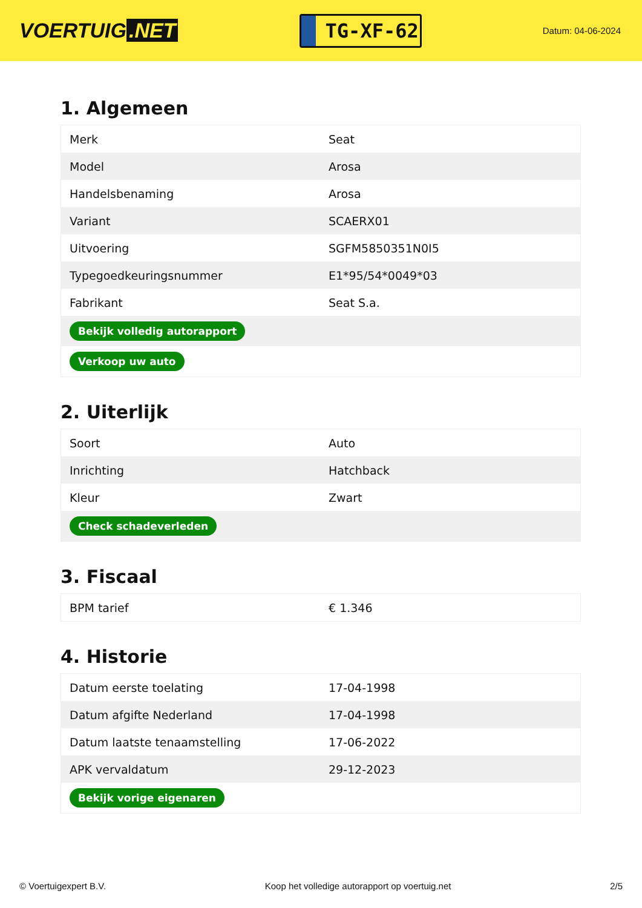VOERTUIG.NET
TG-XF-62
Datum: 04-06-2024
1. Algemeen
| Merk | Seat |
| Model | Arosa |
| Handelsbenaming | Arosa |
| Variant | SCAERX01 |
| Uitvoering | SGFM5850351N0I5 |
| Typegoedkeuringsnummer | E1*95/54*0049*03 |
| Fabrikant | Seat S.a. |
| Bekijk volledig autorapport | |
| Verkoop uw auto | |
2. Uiterlijk
| Soort | Auto |
| Inrichting | Hatchback |
| Kleur | Zwart |
| Check schadeverleden | |
3. Fiscaal
| BPM tarief | € 1.346 |
4. Historie
| Datum eerste toelating | 17-04-1998 |
| Datum afgifte Nederland | 17-04-1998 |
| Datum laatste tenaamstelling | 17-06-2022 |
| APK vervaldatum | 29-12-2023 |
| Bekijk vorige eigenaren | |
© Voertuigexpert B.V. Koop het volledige autorapport op voertuig.net 2/5